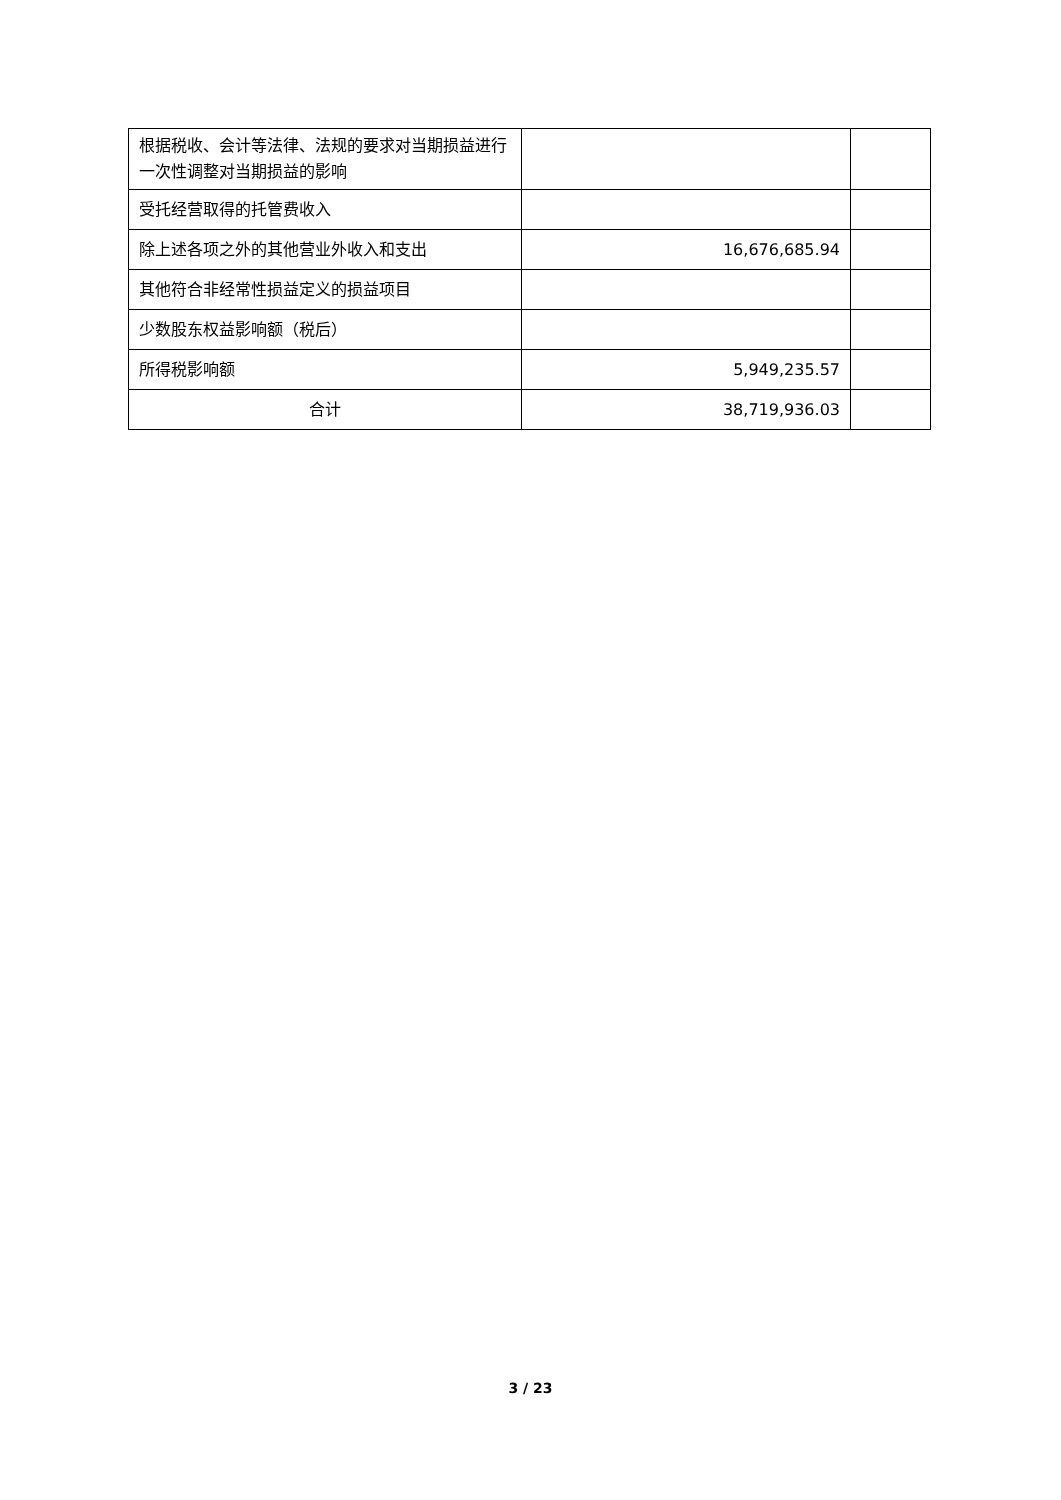| 根据税收、会计等法律、法规的要求对当期损益进行一次性调整对当期损益的影响 | | |
| 受托经营取得的托管费收入 | | |
| 除上述各项之外的其他营业外收入和支出 | 16,676,685.94 | |
| 其他符合非经常性损益定义的损益项目 | | |
| 少数股东权益影响额（税后） | | |
| 所得税影响额 | 5,949,235.57 | |
| 合计 | 38,719,936.03 | |
3 / 23